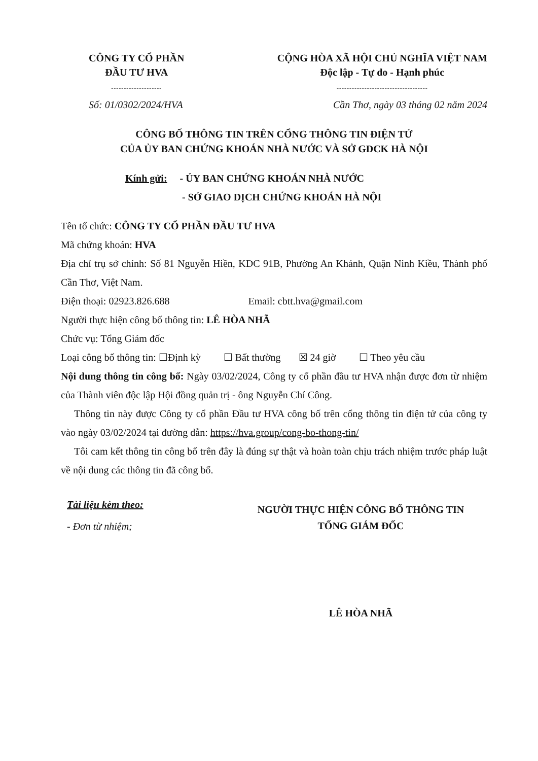CÔNG TY CỔ PHẦN
ĐẦU TƯ HVA
--------------------
CỘNG HÒA XÃ HỘI CHỦ NGHĨA VIỆT NAM
Độc lập - Tự do - Hạnh phúc
------------------------------------
Số: 01/0302/2024/HVA Cần Thơ, ngày 03 tháng 02 năm 2024
CÔNG BỐ THÔNG TIN TRÊN CỔNG THÔNG TIN ĐIỆN TỬ
CỦA ỦY BAN CHỨNG KHOÁN NHÀ NƯỚC VÀ SỞ GDCK HÀ NỘI
Kính gửi: - ỦY BAN CHỨNG KHOÁN NHÀ NƯỚC
- SỞ GIAO DỊCH CHỨNG KHOÁN HÀ NỘI
Tên tổ chức: CÔNG TY CỔ PHẦN ĐẦU TƯ HVA
Mã chứng khoán: HVA
Địa chỉ trụ sở chính: Số 81 Nguyễn Hiền, KDC 91B, Phường An Khánh, Quận Ninh Kiều, Thành phố Cần Thơ, Việt Nam.
Điện thoại: 02923.826.688 Email: cbtt.hva@gmail.com
Người thực hiện công bố thông tin: LÊ HÒA NHÃ
Chức vụ: Tổng Giám đốc
Loại công bố thông tin: ☐Định kỳ ☐ Bất thường ☒ 24 giờ ☐ Theo yêu cầu
Nội dung thông tin công bố: Ngày 03/02/2024, Công ty cổ phần đầu tư HVA nhận được đơn từ nhiệm của Thành viên độc lập Hội đồng quản trị - ông Nguyễn Chí Công.
Thông tin này được Công ty cổ phần Đầu tư HVA công bố trên cổng thông tin điện tử của công ty vào ngày 03/02/2024 tại đường dẫn: https://hva.group/cong-bo-thong-tin/
Tôi cam kết thông tin công bố trên đây là đúng sự thật và hoàn toàn chịu trách nhiệm trước pháp luật về nội dung các thông tin đã công bố.
Tài liệu kèm theo:
- Đơn từ nhiệm;
NGƯỜI THỰC HIỆN CÔNG BỐ THÔNG TIN
TỔNG GIÁM ĐỐC
LÊ HÒA NHÃ